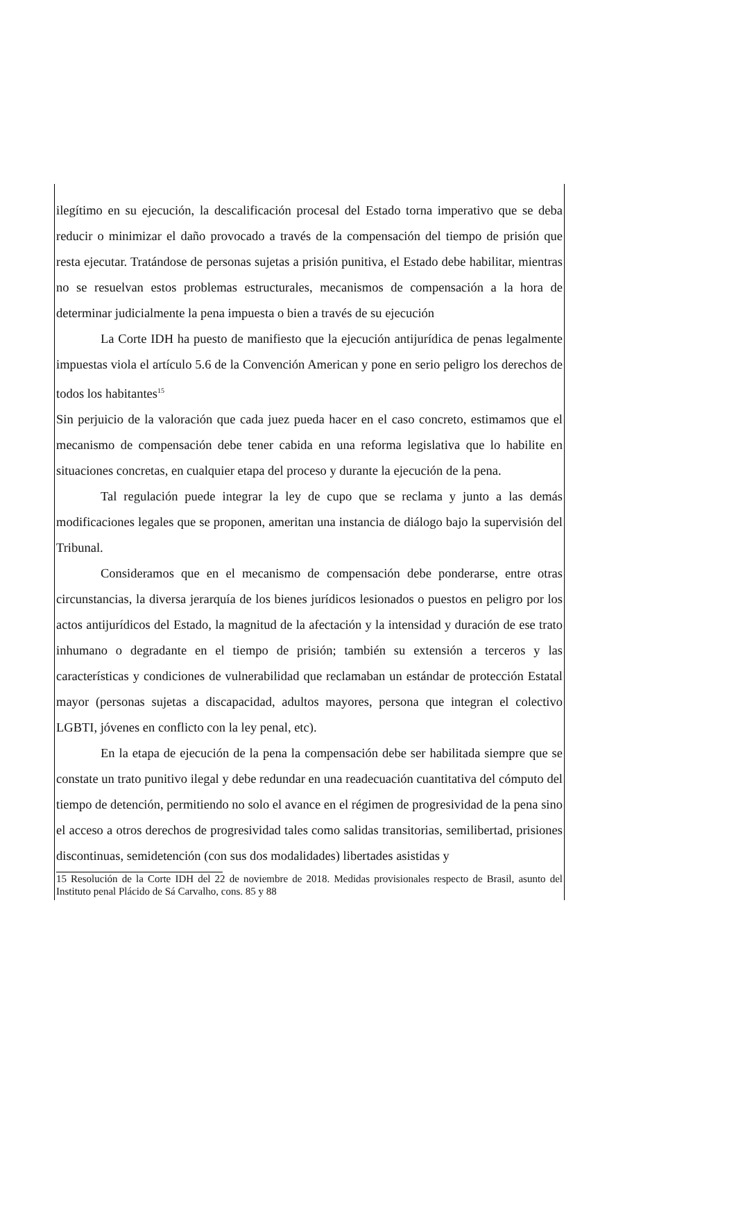ilegítimo en su ejecución, la descalificación procesal del Estado torna imperativo que se deba reducir o minimizar el daño provocado a través de la compensación del tiempo de prisión que resta ejecutar. Tratándose de personas sujetas a prisión punitiva, el Estado debe habilitar, mientras no se resuelvan estos problemas estructurales, mecanismos de compensación a la hora de determinar judicialmente la pena impuesta o bien a través de su ejecución
La Corte IDH ha puesto de manifiesto que la ejecución antijurídica de penas legalmente impuestas viola el artículo 5.6 de la Convención American y pone en serio peligro los derechos de todos los habitantes<sup>15</sup>
Sin perjuicio de la valoración que cada juez pueda hacer en el caso concreto, estimamos que el mecanismo de compensación debe tener cabida en una reforma legislativa que lo habilite en situaciones concretas, en cualquier etapa del proceso y durante la ejecución de la pena.
Tal regulación puede integrar la ley de cupo que se reclama y junto a las demás modificaciones legales que se proponen, ameritan una instancia de diálogo bajo la supervisión del Tribunal.
Consideramos que en el mecanismo de compensación debe ponderarse, entre otras circunstancias, la diversa jerarquía de los bienes jurídicos lesionados o puestos en peligro por los actos antijurídicos del Estado, la magnitud de la afectación y la intensidad y duración de ese trato inhumano o degradante en el tiempo de prisión; también su extensión a terceros y las características y condiciones de vulnerabilidad que reclamaban un estándar de protección Estatal mayor (personas sujetas a discapacidad, adultos mayores, persona que integran el colectivo LGBTI, jóvenes en conflicto con la ley penal, etc).
En la etapa de ejecución de la pena la compensación debe ser habilitada siempre que se constate un trato punitivo ilegal y debe redundar en una readecuación cuantitativa del cómputo del tiempo de detención, permitiendo no solo el avance en el régimen de progresividad de la pena sino el acceso a otros derechos de progresividad tales como salidas transitorias, semilibertad, prisiones discontinuas, semidetención (con sus dos modalidades) libertades asistidas y
15 Resolución de la Corte IDH del 22 de noviembre de 2018. Medidas provisionales respecto de Brasil, asunto del Instituto penal Plácido de Sá Carvalho, cons. 85 y 88